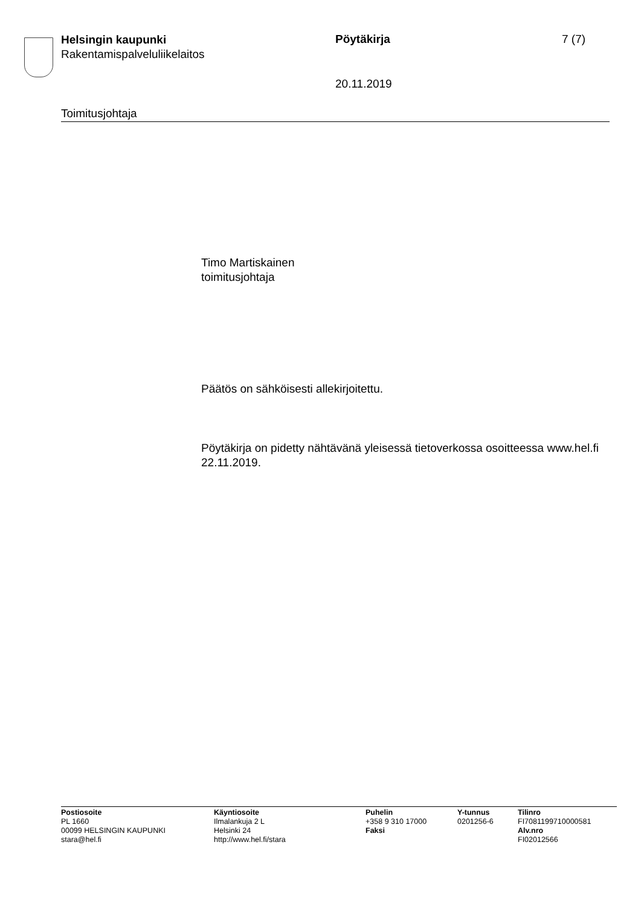Helsingin kaupunki
Rakentamispalveluliikelaitos
Pöytäkirja 7 (7)
20.11.2019
Toimitusjohtaja
Timo Martiskainen
toimitusjohtaja
Päätös on sähköisesti allekirjoitettu.
Pöytäkirja on pidetty nähtävänä yleisessä tietoverkossa osoitteessa www.hel.fi 22.11.2019.
Postiosoite
PL 1660
00099 HELSINGIN KAUPUNKI
stara@hel.fi
Käyntiosoite
Ilmalankuja 2 L
Helsinki 24
http://www.hel.fi/stara
Puhelin
+358 9 310 17000
Faksi
Y-tunnus
0201256-6
Tilinro
FI7081199710000581
Alv.nro
FI02012566